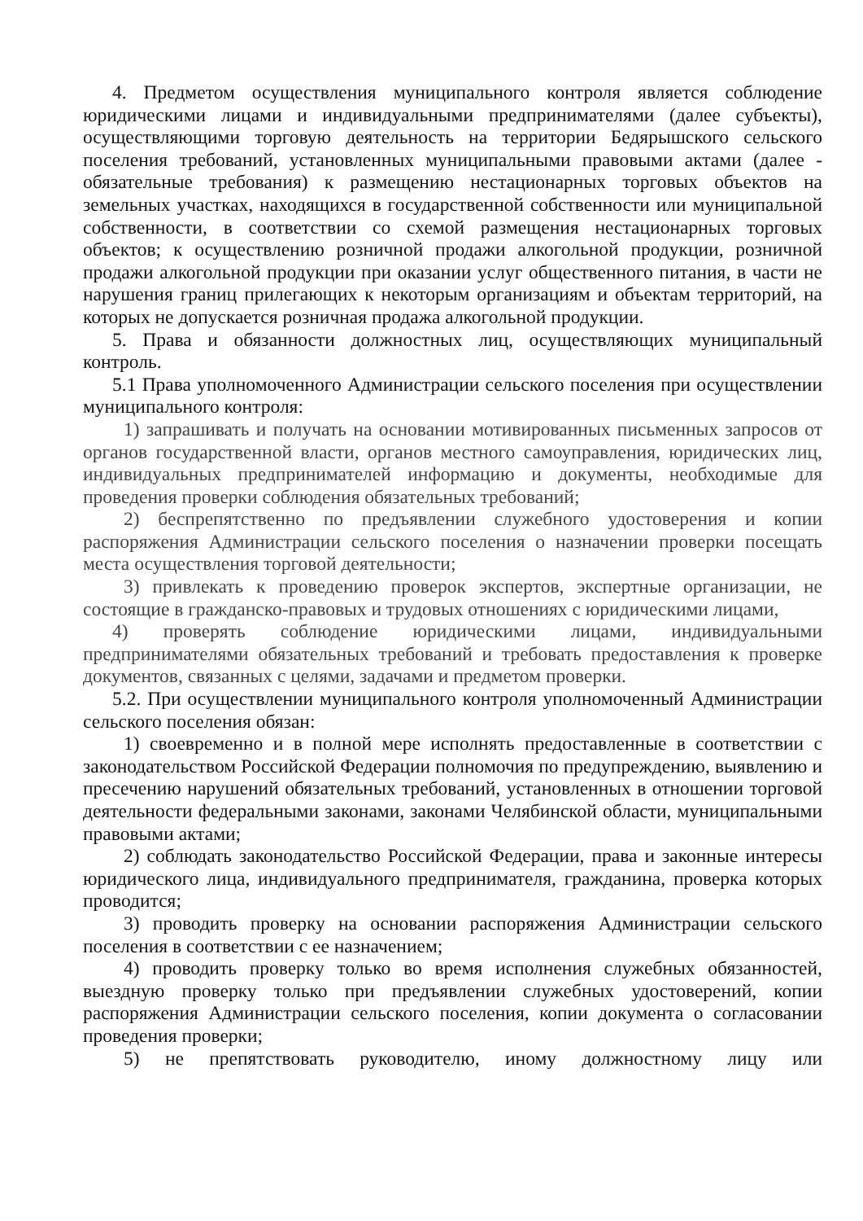4. Предметом осуществления муниципального контроля является соблюдение юридическими лицами и индивидуальными предпринимателями (далее субъекты), осуществляющими торговую деятельность на территории Бедярышского сельского поселения требований, установленных муниципальными правовыми актами (далее - обязательные требования) к размещению нестационарных торговых объектов на земельных участках, находящихся в государственной собственности или муниципальной собственности, в соответствии со схемой размещения нестационарных торговых объектов; к осуществлению розничной продажи алкогольной продукции, розничной продажи алкогольной продукции при оказании услуг общественного питания, в части не нарушения границ прилегающих к некоторым организациям и объектам территорий, на которых не допускается розничная продажа алкогольной продукции.
5. Права и обязанности должностных лиц, осуществляющих муниципальный контроль.
5.1 Права уполномоченного Администрации сельского поселения при осуществлении муниципального контроля:
1) запрашивать и получать на основании мотивированных письменных запросов от органов государственной власти, органов местного самоуправления, юридических лиц, индивидуальных предпринимателей информацию и документы, необходимые для проведения проверки соблюдения обязательных требований;
2) беспрепятственно по предъявлении служебного удостоверения и копии распоряжения Администрации сельского поселения о назначении проверки посещать места осуществления торговой деятельности;
3) привлекать к проведению проверок экспертов, экспертные организации, не состоящие в гражданско-правовых и трудовых отношениях с юридическими лицами,
4) проверять соблюдение юридическими лицами, индивидуальными предпринимателями обязательных требований и требовать предоставления к проверке документов, связанных с целями, задачами и предметом проверки.
5.2. При осуществлении муниципального контроля уполномоченный Администрации сельского поселения обязан:
1) своевременно и в полной мере исполнять предоставленные в соответствии с законодательством Российской Федерации полномочия по предупреждению, выявлению и пресечению нарушений обязательных требований, установленных в отношении торговой деятельности федеральными законами, законами Челябинской области, муниципальными правовыми актами;
2) соблюдать законодательство Российской Федерации, права и законные интересы юридического лица, индивидуального предпринимателя, гражданина, проверка которых проводится;
3) проводить проверку на основании распоряжения Администрации сельского поселения в соответствии с ее назначением;
4) проводить проверку только во время исполнения служебных обязанностей, выездную проверку только при предъявлении служебных удостоверений, копии распоряжения Администрации сельского поселения, копии документа о согласовании проведения проверки;
5) не препятствовать руководителю, иному должностному лицу или